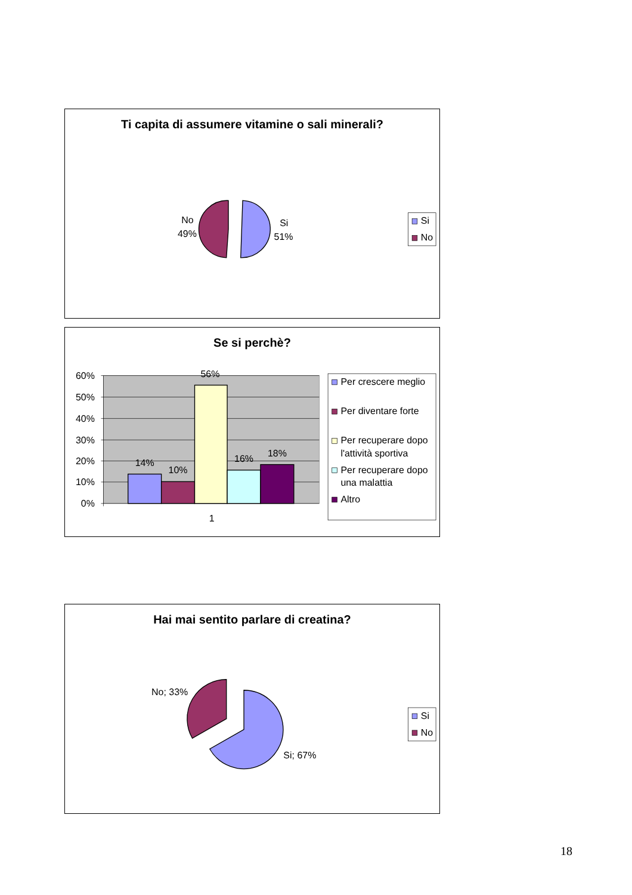Ti capita di assumere vitamine o sali minerali?
No
49%
Si
51%
Si
No
Se si perchè?
60%
50%
40%
30%
20%
10%
0%
14%
10%
56%
16%
18%
1
Per crescere meglio
Per diventare forte
Per recuperare dopo
l'attività sportiva
Per recuperare dopo
una malattia
Altro
Hai mai sentito parlare di creatina?
No; 33%
Si; 67%
Si
No
18